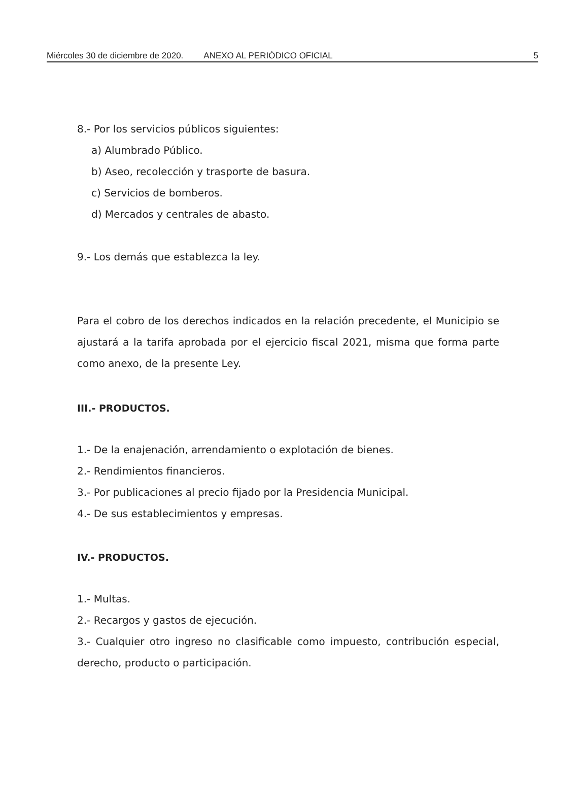Miércoles 30 de diciembre de 2020. ANEXO AL PERIÓDICO OFICIAL 5
8.- Por los servicios públicos siguientes:
a) Alumbrado Público.
b) Aseo, recolección y trasporte de basura.
c) Servicios de bomberos.
d) Mercados y centrales de abasto.
9.- Los demás que establezca la ley.
Para el cobro de los derechos indicados en la relación precedente, el Municipio se ajustará a la tarifa aprobada por el ejercicio fiscal 2021, misma que forma parte como anexo, de la presente Ley.
III.- PRODUCTOS.
1.- De la enajenación, arrendamiento o explotación de bienes.
2.- Rendimientos financieros.
3.- Por publicaciones al precio fijado por la Presidencia Municipal.
4.- De sus establecimientos y empresas.
IV.- PRODUCTOS.
1.- Multas.
2.- Recargos y gastos de ejecución.
3.- Cualquier otro ingreso no clasificable como impuesto, contribución especial, derecho, producto o participación.